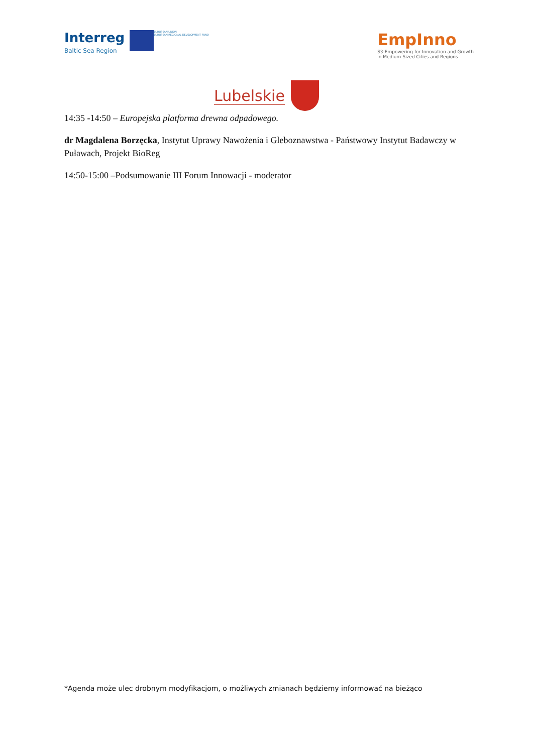Interreg Baltic Sea Region
EUROPEAN UNION
EUROPEAN REGIONAL DEVELOPMENT FUND
EmpInno
S3-Empowering for Innovation and Growth
in Medium-Sized Cities and Regions
Lubelskie
14:35 -14:50 – Europejska platforma drewna odpadowego.
dr Magdalena Borzęcka, Instytut Uprawy Nawożenia i Gleboznawstwa - Państwowy Instytut Badawczy w Puławach, Projekt BioReg
14:50-15:00 –Podsumowanie III Forum Innowacji - moderator
*Agenda może ulec drobnym modyfikacjom, o możliwych zmianach będziemy informować na bieżąco